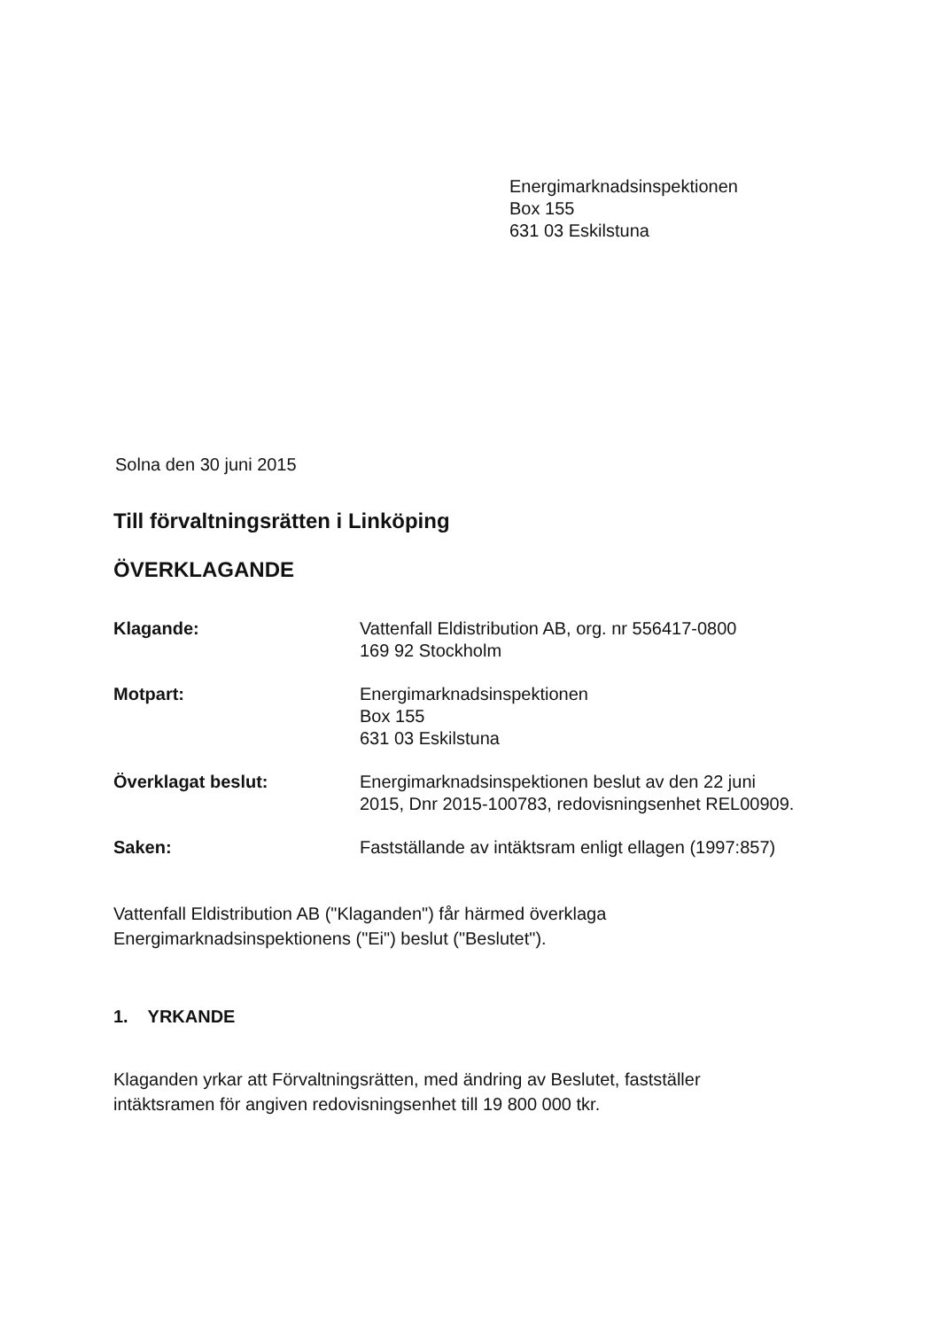Energimarknadsinspektionen
Box 155
631 03 Eskilstuna
Solna den 30 juni 2015
Till förvaltningsrätten i Linköping
ÖVERKLAGANDE
| Klagande: | Vattenfall Eldistribution AB, org. nr 556417-0800 169 92 Stockholm |
| Motpart: | Energimarknadsinspektionen Box 155 631 03 Eskilstuna |
| Överklagat beslut: | Energimarknadsinspektionen beslut av den 22 juni 2015, Dnr 2015-100783, redovisningsenhet REL00909. |
| Saken: | Fastställande av intäktsram enligt ellagen (1997:857) |
Vattenfall Eldistribution AB ("Klaganden") får härmed överklaga
Energimarknadsinspektionens ("Ei") beslut ("Beslutet").
1. YRKANDE
Klaganden yrkar att Förvaltningsrätten, med ändring av Beslutet, fastställer
intäktsramen för angiven redovisningsenhet till 19 800 000 tkr.